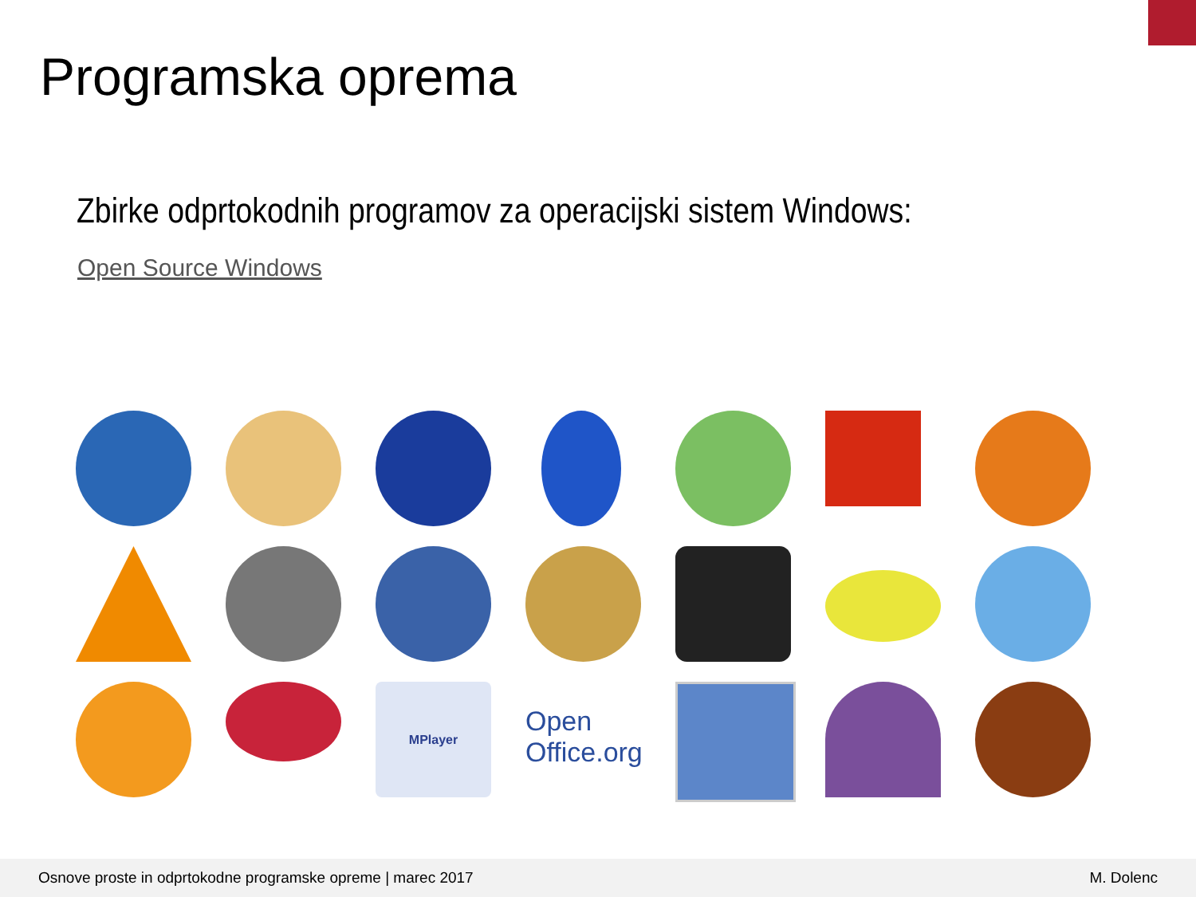Programska oprema
Zbirke odprtokodnih programov za operacijski sistem Windows:
Open Source Windows
MPlayer
Open
Office.org
Osnove proste in odprtokodne programske opreme | marec 2017 M. Dolenc